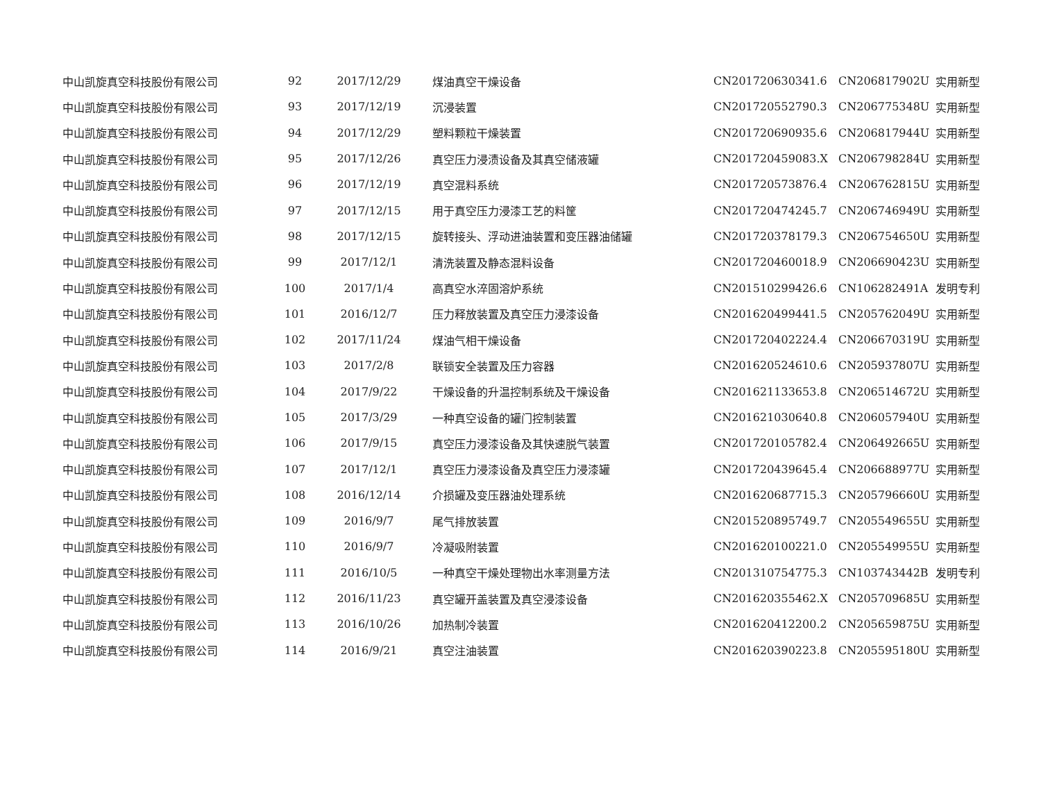| 中山凯旋真空科技股份有限公司 | 92 | 2017/12/29 | 煤油真空干燥设备 | CN201720630341.6 | CN206817902U | 实用新型 |
| 中山凯旋真空科技股份有限公司 | 93 | 2017/12/19 | 沉浸装置 | CN201720552790.3 | CN206775348U | 实用新型 |
| 中山凯旋真空科技股份有限公司 | 94 | 2017/12/29 | 塑料颗粒干燥装置 | CN201720690935.6 | CN206817944U | 实用新型 |
| 中山凯旋真空科技股份有限公司 | 95 | 2017/12/26 | 真空压力浸渍设备及其真空储液罐 | CN201720459083.X | CN206798284U | 实用新型 |
| 中山凯旋真空科技股份有限公司 | 96 | 2017/12/19 | 真空混料系统 | CN201720573876.4 | CN206762815U | 实用新型 |
| 中山凯旋真空科技股份有限公司 | 97 | 2017/12/15 | 用于真空压力浸漆工艺的料筐 | CN201720474245.7 | CN206746949U | 实用新型 |
| 中山凯旋真空科技股份有限公司 | 98 | 2017/12/15 | 旋转接头、浮动进油装置和变压器油储罐 | CN201720378179.3 | CN206754650U | 实用新型 |
| 中山凯旋真空科技股份有限公司 | 99 | 2017/12/1 | 清洗装置及静态混料设备 | CN201720460018.9 | CN206690423U | 实用新型 |
| 中山凯旋真空科技股份有限公司 | 100 | 2017/1/4 | 高真空水淬固溶炉系统 | CN201510299426.6 | CN106282491A | 发明专利 |
| 中山凯旋真空科技股份有限公司 | 101 | 2016/12/7 | 压力释放装置及真空压力浸漆设备 | CN201620499441.5 | CN205762049U | 实用新型 |
| 中山凯旋真空科技股份有限公司 | 102 | 2017/11/24 | 煤油气相干燥设备 | CN201720402224.4 | CN206670319U | 实用新型 |
| 中山凯旋真空科技股份有限公司 | 103 | 2017/2/8 | 联锁安全装置及压力容器 | CN201620524610.6 | CN205937807U | 实用新型 |
| 中山凯旋真空科技股份有限公司 | 104 | 2017/9/22 | 干燥设备的升温控制系统及干燥设备 | CN201621133653.8 | CN206514672U | 实用新型 |
| 中山凯旋真空科技股份有限公司 | 105 | 2017/3/29 | 一种真空设备的罐门控制装置 | CN201621030640.8 | CN206057940U | 实用新型 |
| 中山凯旋真空科技股份有限公司 | 106 | 2017/9/15 | 真空压力浸漆设备及其快速脱气装置 | CN201720105782.4 | CN206492665U | 实用新型 |
| 中山凯旋真空科技股份有限公司 | 107 | 2017/12/1 | 真空压力浸漆设备及真空压力浸漆罐 | CN201720439645.4 | CN206688977U | 实用新型 |
| 中山凯旋真空科技股份有限公司 | 108 | 2016/12/14 | 介损罐及变压器油处理系统 | CN201620687715.3 | CN205796660U | 实用新型 |
| 中山凯旋真空科技股份有限公司 | 109 | 2016/9/7 | 尾气排放装置 | CN201520895749.7 | CN205549655U | 实用新型 |
| 中山凯旋真空科技股份有限公司 | 110 | 2016/9/7 | 冷凝吸附装置 | CN201620100221.0 | CN205549955U | 实用新型 |
| 中山凯旋真空科技股份有限公司 | 111 | 2016/10/5 | 一种真空干燥处理物出水率测量方法 | CN201310754775.3 | CN103743442B | 发明专利 |
| 中山凯旋真空科技股份有限公司 | 112 | 2016/11/23 | 真空罐开盖装置及真空浸漆设备 | CN201620355462.X | CN205709685U | 实用新型 |
| 中山凯旋真空科技股份有限公司 | 113 | 2016/10/26 | 加热制冷装置 | CN201620412200.2 | CN205659875U | 实用新型 |
| 中山凯旋真空科技股份有限公司 | 114 | 2016/9/21 | 真空注油装置 | CN201620390223.8 | CN205595180U | 实用新型 |